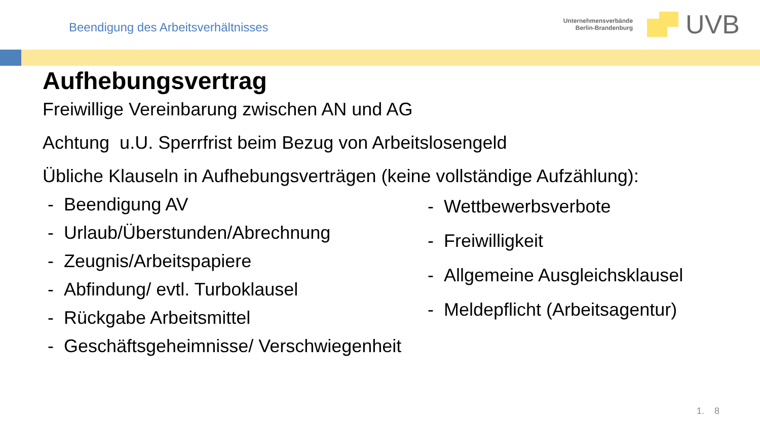Beendigung des Arbeitsverhältnisses
Unternehmensverbände
Berlin-Brandenburg
UVB
Aufhebungsvertrag
Freiwillige Vereinbarung zwischen AN und AG
Achtung u.U. Sperrfrist beim Bezug von Arbeitslosengeld
Übliche Klauseln in Aufhebungsverträgen (keine vollständige Aufzählung):
- Beendigung AV
- Urlaub/Überstunden/Abrechnung
- Zeugnis/Arbeitspapiere
- Abfindung/ evtl. Turboklausel
- Rückgabe Arbeitsmittel
- Geschäftsgeheimnisse/ Verschwiegenheit
- Wettbewerbsverbote
- Freiwilligkeit
- Allgemeine Ausgleichsklausel
- Meldepflicht (Arbeitsagentur)
1. 8